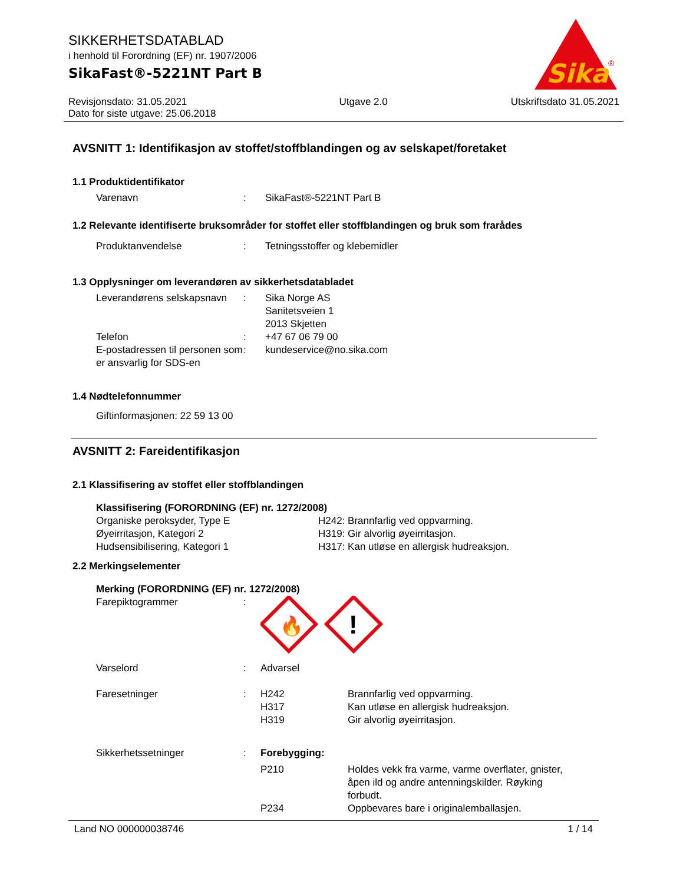SIKKERHETSDATABLAD
i henhold til Forordning (EF) nr. 1907/2006
SikaFast®-5221NT Part B
Sika
®
Revisjonsdato: 31.05.2021
Dato for siste utgave: 25.06.2018
Utgave 2.0 Utskriftsdato 31.05.2021
AVSNITT 1: Identifikasjon av stoffet/stoffblandingen og av selskapet/foretaket
1.1 Produktidentifikator
Varenavn : SikaFast®-5221NT Part B
1.2 Relevante identifiserte bruksområder for stoffet eller stoffblandingen og bruk som frarådes
Produktanvendelse : Tetningsstoffer og klebemidler
1.3 Opplysninger om leverandøren av sikkerhetsdatabladet
Leverandørens selskapsnavn
: Sika Norge AS
Sanitetsveien 1
2013 Skjetten
Telefon : +47 67 06 79 00
E-postadressen til personen som er ansvarlig for SDS-en
: kundeservice@no.sika.com
1.4 Nødtelefonnummer
Giftinformasjonen: 22 59 13 00
AVSNITT 2: Fareidentifikasjon
2.1 Klassifisering av stoffet eller stoffblandingen
Klassifisering (FORORDNING (EF) nr. 1272/2008)
Organiske peroksyder, Type E H242: Brannfarlig ved oppvarming.
Øyeirritasjon, Kategori 2 H319: Gir alvorlig øyeirritasjon.
Hudsensibilisering, Kategori 1 H317: Kan utløse en allergisk hudreaksjon.
2.2 Merkingselementer
Merking (FORORDNING (EF) nr. 1272/2008)
Farepiktogrammer :
🔥
!
Varselord : Advarsel
Faresetninger : H242 Brannfarlig ved oppvarming.
H317 Kan utløse en allergisk hudreaksjon.
H319 Gir alvorlig øyeirritasjon.
Sikkerhetssetninger : Forebygging:
P210 Holdes vekk fra varme, varme overflater, gnister, åpen ild og andre antenningskilder. Røyking forbudt.
P234 Oppbevares bare i originalemballasjen.
Land NO 000000038746 1 / 14